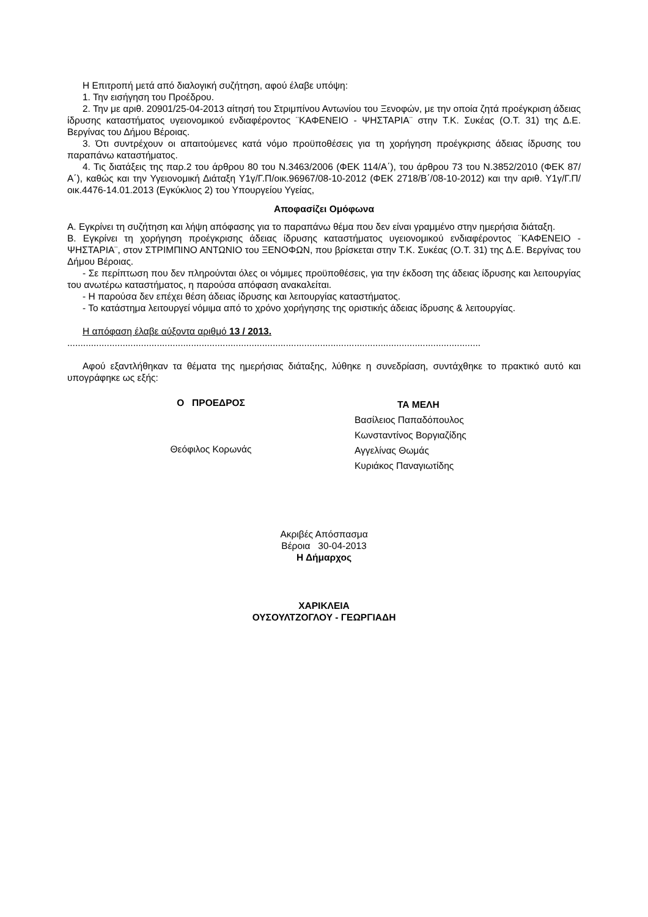Η Επιτροπή μετά από διαλογική συζήτηση, αφού έλαβε υπόψη:
1. Την εισήγηση του Προέδρου.
2. Την με αριθ. 20901/25-04-2013 αίτησή του Στριμπίνου Αντωνίου του Ξενοφών, με την οποία ζητά προέγκριση άδειας ίδρυσης καταστήματος υγειονομικού ενδιαφέροντος ¨ΚΑΦΕΝΕΙΟ - ΨΗΣΤΑΡΙΑ¨ στην Τ.Κ. Συκέας (Ο.Τ. 31) της Δ.Ε. Βεργίνας του Δήμου Βέροιας.
3. Ότι συντρέχουν οι απαιτούμενες κατά νόμο προϋποθέσεις για τη χορήγηση προέγκρισης άδειας ίδρυσης του παραπάνω καταστήματος.
4. Τις διατάξεις της παρ.2 του άρθρου 80 του Ν.3463/2006 (ΦΕΚ 114/Α΄), του άρθρου 73 του Ν.3852/2010 (ΦΕΚ 87/Α΄), καθώς και την Υγειονομική Διάταξη Υ1γ/Γ.Π/οικ.96967/08-10-2012 (ΦΕΚ 2718/Β΄/08-10-2012) και την αριθ. Υ1γ/Γ.Π/οικ.4476-14.01.2013 (Εγκύκλιος 2) του Υπουργείου Υγείας,
Αποφασίζει Ομόφωνα
Α. Εγκρίνει τη συζήτηση και λήψη απόφασης για το παραπάνω θέμα που δεν είναι γραμμένο στην ημερήσια διάταξη.
Β. Εγκρίνει τη χορήγηση προέγκρισης άδειας ίδρυσης καταστήματος υγειονομικού ενδιαφέροντος ¨ΚΑΦΕΝΕΙΟ - ΨΗΣΤΑΡΙΑ¨, στον ΣΤΡΙΜΠΙΝΟ ΑΝΤΩΝΙΟ του ΞΕΝΟΦΩΝ, που βρίσκεται στην Τ.Κ. Συκέας (Ο.Τ. 31) της Δ.Ε. Βεργίνας του Δήμου Βέροιας.
- Σε περίπτωση που δεν πληρούνται όλες οι νόμιμες προϋποθέσεις, για την έκδοση της άδειας ίδρυσης και λειτουργίας του ανωτέρω καταστήματος, η παρούσα απόφαση ανακαλείται.
- Η παρούσα δεν επέχει θέση άδειας ίδρυσης και λειτουργίας καταστήματος.
- Το κατάστημα λειτουργεί νόμιμα από το χρόνο χορήγησης της οριστικής άδειας ίδρυσης & λειτουργίας.
Η απόφαση έλαβε αύξοντα αριθμό 13 / 2013.
.............................................................................................................................................................
Αφού εξαντλήθηκαν τα θέματα της ημερήσιας διάταξης, λύθηκε η συνεδρίαση, συντάχθηκε το πρακτικό αυτό και υπογράφηκε ως εξής:
Ο ΠΡΟΕΔΡΟΣ
Θεόφιλος Κορωνάς
ΤΑ ΜΕΛΗ
Βασίλειος Παπαδόπουλος
Κωνσταντίνος Βοργιαζίδης
Αγγελίνας Θωμάς
Κυριάκος Παναγιωτίδης
Ακριβές Απόσπασμα
Βέροια 30-04-2013
Η Δήμαρχος
ΧΑΡΙΚΛΕΙΑ
ΟΥΣΟΥΛΤΖΟΓΛΟΥ - ΓΕΩΡΓΙΑΔΗ